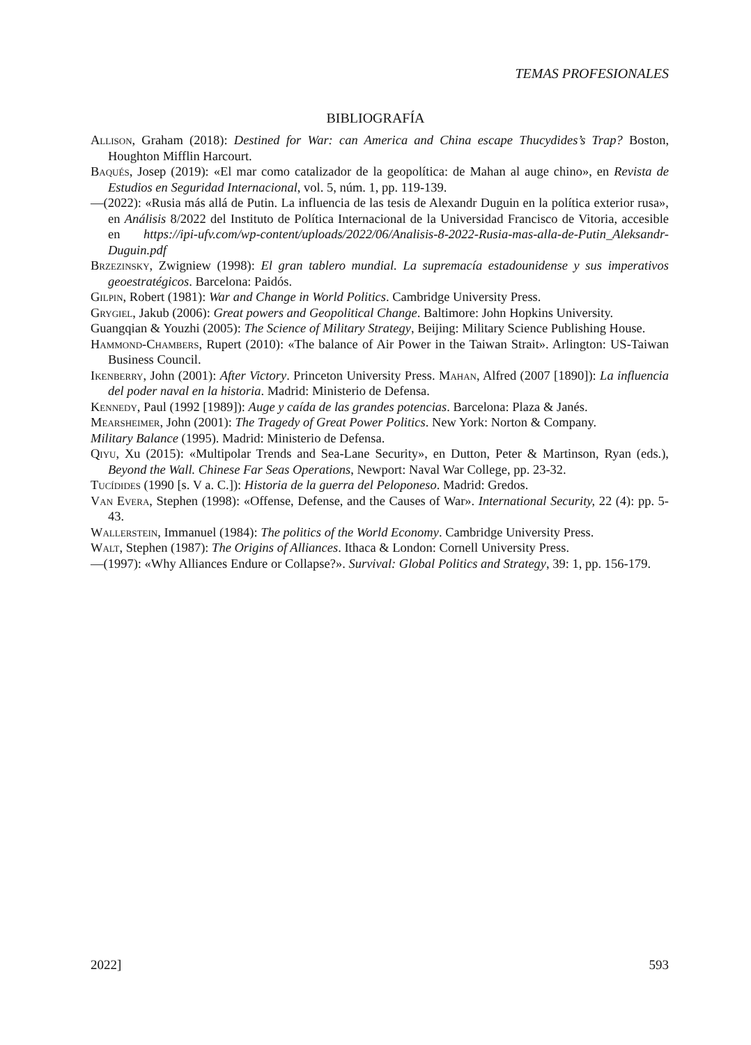TEMAS PROFESIONALES
BIBLIOGRAFÍA
Allison, Graham (2018): Destined for War: can America and China escape Thucydides’s Trap? Boston, Houghton Mifflin Harcourt.
Baqués, Josep (2019): «El mar como catalizador de la geopolítica: de Mahan al auge chino», en Revista de Estudios en Seguridad Internacional, vol. 5, núm. 1, pp. 119-139.
—(2022): «Rusia más allá de Putin. La influencia de las tesis de Alexandr Duguin en la política exterior rusa», en Análisis 8/2022 del Instituto de Política Internacional de la Universidad Francisco de Vitoria, accesible en https://ipi-ufv.com/wp-content/uploads/2022/06/Analisis-8-2022-Rusia-mas-alla-de-Putin_Aleksandr-Duguin.pdf
Brzezinsky, Zwigniew (1998): El gran tablero mundial. La supremacía estadounidense y sus imperativos geoestratégicos. Barcelona: Paidós.
Gilpin, Robert (1981): War and Change in World Politics. Cambridge University Press.
Grygiel, Jakub (2006): Great powers and Geopolitical Change. Baltimore: John Hopkins University.
Guangqian & Youzhi (2005): The Science of Military Strategy, Beijing: Military Science Publishing House.
Hammond-Chambers, Rupert (2010): «The balance of Air Power in the Taiwan Strait». Arlington: US-Taiwan Business Council.
Ikenberry, John (2001): After Victory. Princeton University Press. Mahan, Alfred (2007 [1890]): La influencia del poder naval en la historia. Madrid: Ministerio de Defensa.
Kennedy, Paul (1992 [1989]): Auge y caída de las grandes potencias. Barcelona: Plaza & Janés.
Mearsheimer, John (2001): The Tragedy of Great Power Politics. New York: Norton & Company.
Military Balance (1995). Madrid: Ministerio de Defensa.
Qiyu, Xu (2015): «Multipolar Trends and Sea-Lane Security», en Dutton, Peter & Martinson, Ryan (eds.), Beyond the Wall. Chinese Far Seas Operations, Newport: Naval War College, pp. 23-32.
Tucídides (1990 [s. V a. C.]): Historia de la guerra del Peloponeso. Madrid: Gredos.
Van Evera, Stephen (1998): «Offense, Defense, and the Causes of War». International Security, 22 (4): pp. 5-43.
Wallerstein, Immanuel (1984): The politics of the World Economy. Cambridge University Press.
Walt, Stephen (1987): The Origins of Alliances. Ithaca & London: Cornell University Press.
—(1997): «Why Alliances Endure or Collapse?». Survival: Global Politics and Strategy, 39: 1, pp. 156-179.
2022] 593